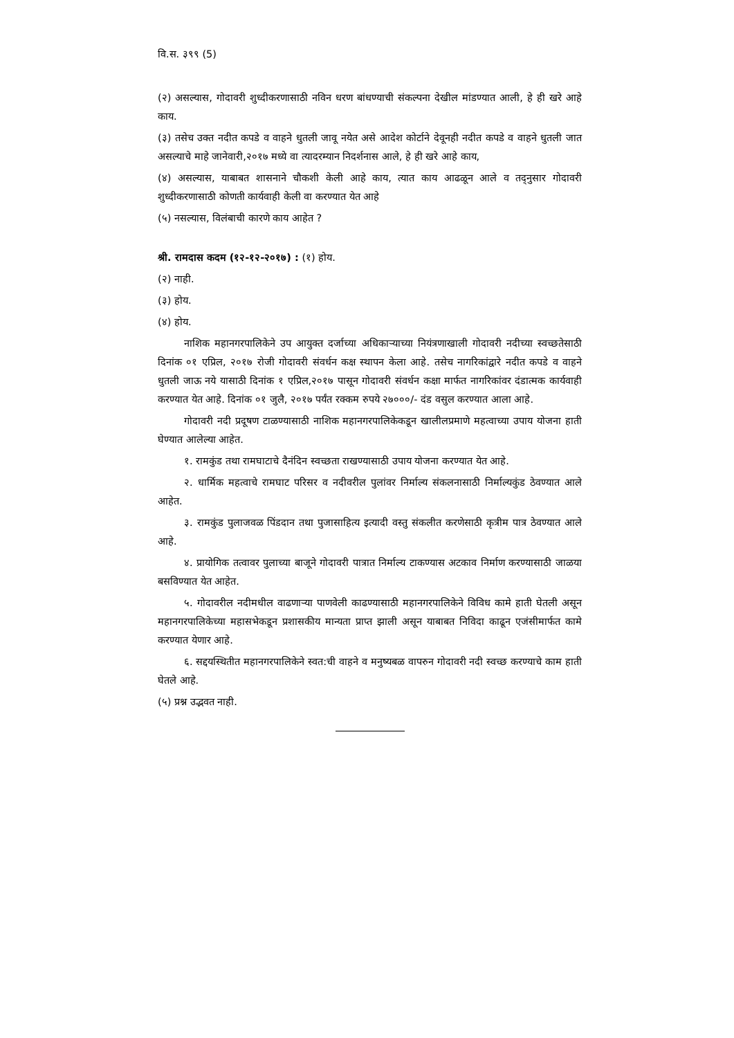वि.स. ३९९ (5)
(२) असल्यास, गोदावरी शुध्दीकरणासाठी नविन धरण बांधण्याची संकल्पना देखील मांडण्यात आली, हे ही खरे आहे काय.
(३) तसेच उक्त नदीत कपडे व वाहने धुतली जावू नयेत असे आदेश कोर्टाने देवूनही नदीत कपडे व वाहने धुतली जात असल्याचे माहे जानेवारी,२०१७ मध्ये वा त्यादरम्यान निदर्शनास आले, हे ही खरे आहे काय,
(४) असल्यास, याबाबत शासनाने चौकशी केली आहे काय, त्यात काय आढळून आले व तद्नुसार गोदावरी शुध्दीकरणासाठी कोणती कार्यवाही केली वा करण्यात येत आहे
(५) नसल्यास, विलंबाची कारणे काय आहेत ?
श्री. रामदास कदम (१२-१२-२०१७) : (१) होय.
(२) नाही.
(३) होय.
(४) होय.
नाशिक महानगरपालिकेने उप आयुक्त दर्जाच्या अधिकाऱ्याच्या नियंत्रणाखाली गोदावरी नदीच्या स्वच्छतेसाठी दिनांक ०१ एप्रिल, २०१७ रोजी गोदावरी संवर्धन कक्ष स्थापन केला आहे. तसेच नागरिकांद्वारे नदीत कपडे व वाहने धुतली जाऊ नये यासाठी दिनांक १ एप्रिल,२०१७ पासून गोदावरी संवर्धन कक्षा मार्फत नागरिकांवर दंडात्मक कार्यवाही करण्यात येत आहे. दिनांक ०१ जुलै, २०१७ पर्यंत रक्कम रुपये २७०००/- दंड वसुल करण्यात आला आहे.
गोदावरी नदी प्रदूषण टाळण्यासाठी नाशिक महानगरपालिकेकडून खालीलप्रमाणे महत्वाच्या उपाय योजना हाती घेण्यात आलेल्या आहेत.
१. रामकुंड तथा रामघाटाचे दैनंदिन स्वच्छता राखण्यासाठी उपाय योजना करण्यात येत आहे.
२. धार्मिक महत्वाचे रामघाट परिसर व नदीवरील पुलांवर निर्माल्य संकलनासाठी निर्माल्यकुंड ठेवण्यात आले आहेत.
३. रामकुंड पुलाजवळ पिंडदान तथा पुजासाहित्य इत्यादी वस्तु संकलीत करणेसाठी कृत्रीम पात्र ठेवण्यात आले आहे.
४. प्रायोगिक तत्वावर पुलाच्या बाजूने गोदावरी पात्रात निर्माल्य टाकण्यास अटकाव निर्माण करण्यासाठी जाळया बसविण्यात येत आहेत.
५. गोदावरील नदीमधील वाढणाऱ्या पाणवेली काढण्यासाठी महानगरपालिकेने विविध कामे हाती घेतली असून महानगरपालिकेच्या महासभेकडून प्रशासकीय मान्यता प्राप्त झाली असून याबाबत निविदा काढून एजंसीमार्फत कामे करण्यात येणार आहे.
६. सद्दयस्थितीत महानगरपालिकेने स्वत:ची वाहने व मनुष्यबळ वापरुन गोदावरी नदी स्वच्छ करण्याचे काम हाती घेतले आहे.
(५) प्रश्न उद्भवत नाही.